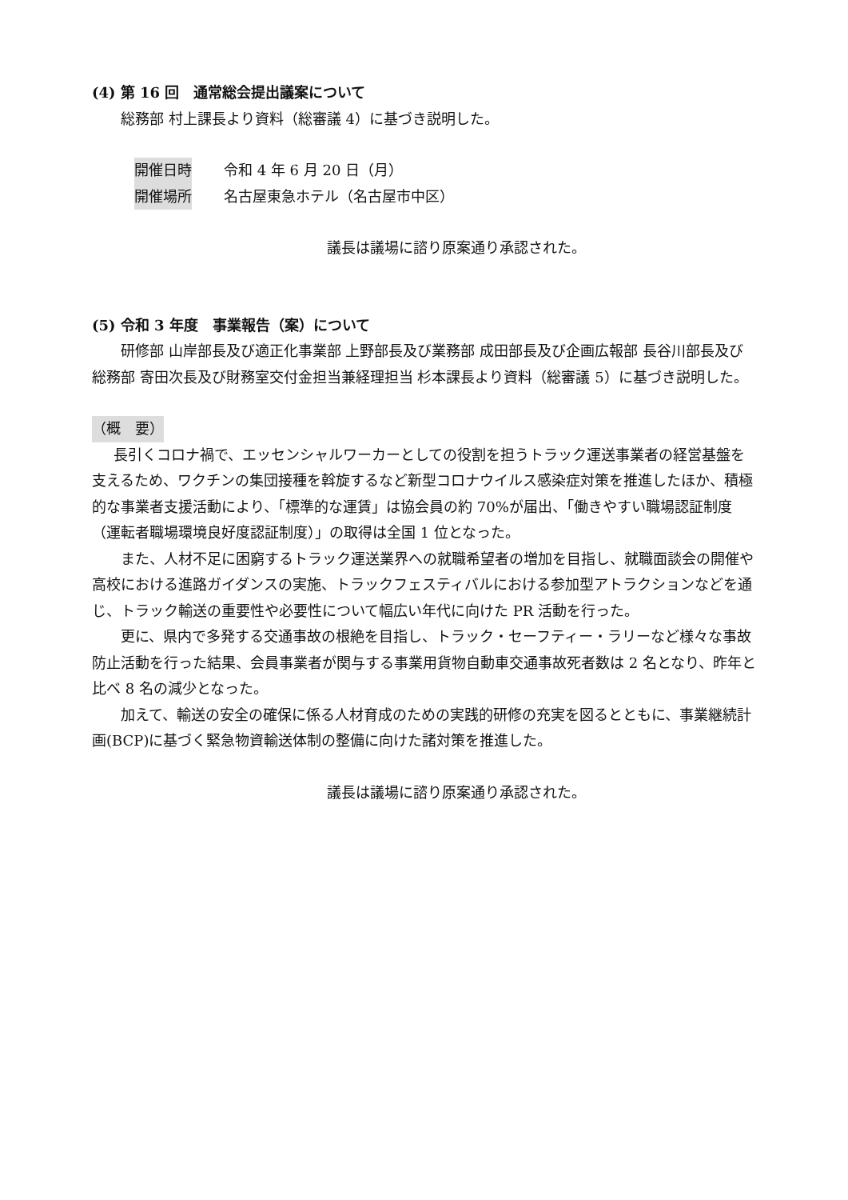(4) 第 16 回　通常総会提出議案について
総務部 村上課長より資料（総審議 4）に基づき説明した。
開催日時 令和 4 年 6 月 20 日（月）
開催場所 名古屋東急ホテル（名古屋市中区）
議長は議場に諮り原案通り承認された。
(5) 令和 3 年度　事業報告（案）について
研修部 山岸部長及び適正化事業部 上野部長及び業務部 成田部長及び企画広報部 長谷川部長及び総務部 寄田次長及び財務室交付金担当兼経理担当 杉本課長より資料（総審議 5）に基づき説明した。
（概　要）
長引くコロナ禍で、エッセンシャルワーカーとしての役割を担うトラック運送事業者の経営基盤を支えるため、ワクチンの集団接種を斡旋するなど新型コロナウイルス感染症対策を推進したほか、積極的な事業者支援活動により、「標準的な運賃」は協会員の約 70%が届出、「働きやすい職場認証制度（運転者職場環境良好度認証制度）」の取得は全国 1 位となった。
また、人材不足に困窮するトラック運送業界への就職希望者の増加を目指し、就職面談会の開催や高校における進路ガイダンスの実施、トラックフェスティバルにおける参加型アトラクションなどを通じ、トラック輸送の重要性や必要性について幅広い年代に向けた PR 活動を行った。
更に、県内で多発する交通事故の根絶を目指し、トラック・セーフティー・ラリーなど様々な事故防止活動を行った結果、会員事業者が関与する事業用貨物自動車交通事故死者数は 2 名となり、昨年と比べ 8 名の減少となった。
加えて、輸送の安全の確保に係る人材育成のための実践的研修の充実を図るとともに、事業継続計画(BCP)に基づく緊急物資輸送体制の整備に向けた諸対策を推進した。
議長は議場に諮り原案通り承認された。